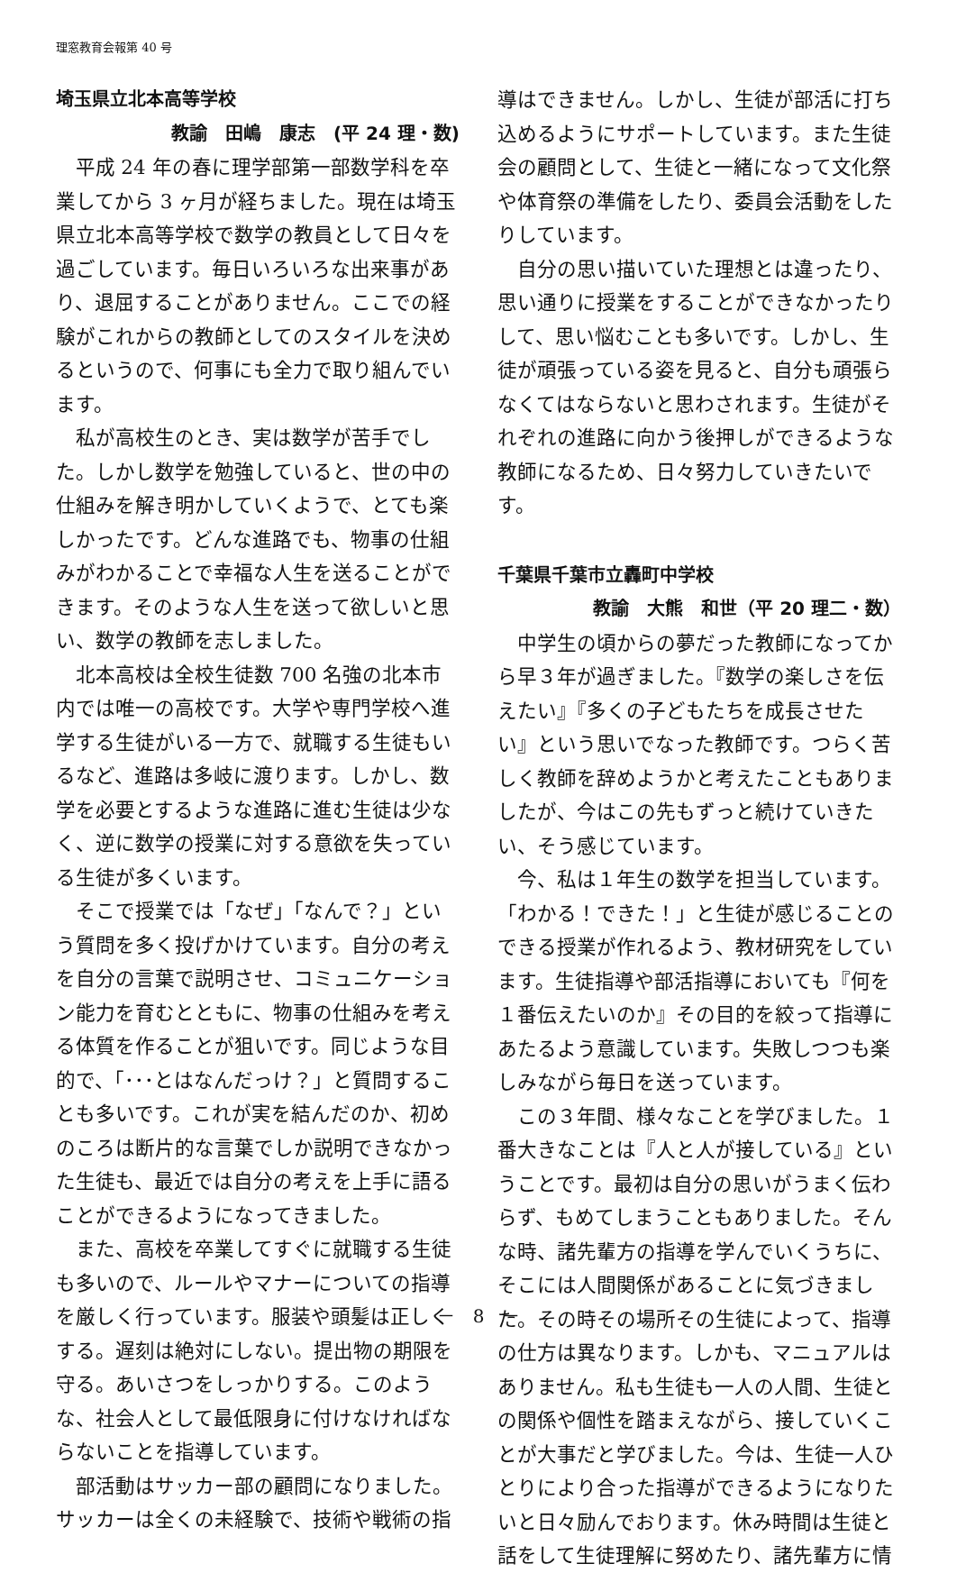理窓教育会報第 40 号
埼玉県立北本高等学校
教諭　田嶋　康志　(平 24 理・数)
平成 24 年の春に理学部第一部数学科を卒業してから 3 ヶ月が経ちました。現在は埼玉県立北本高等学校で数学の教員として日々を過ごしています。毎日いろいろな出来事があり、退屈することがありません。ここでの経験がこれからの教師としてのスタイルを決めるというので、何事にも全力で取り組んでいます。
私が高校生のとき、実は数学が苦手でした。しかし数学を勉強していると、世の中の仕組みを解き明かしていくようで、とても楽しかったです。どんな進路でも、物事の仕組みがわかることで幸福な人生を送ることができます。そのような人生を送って欲しいと思い、数学の教師を志しました。
北本高校は全校生徒数 700 名強の北本市内では唯一の高校です。大学や専門学校へ進学する生徒がいる一方で、就職する生徒もいるなど、進路は多岐に渡ります。しかし、数学を必要とするような進路に進む生徒は少なく、逆に数学の授業に対する意欲を失っている生徒が多くいます。
そこで授業では「なぜ」「なんで？」という質問を多く投げかけています。自分の考えを自分の言葉で説明させ、コミュニケーション能力を育むとともに、物事の仕組みを考える体質を作ることが狙いです。同じような目的で、「･･･とはなんだっけ？」と質問することも多いです。これが実を結んだのか、初めのころは断片的な言葉でしか説明できなかった生徒も、最近では自分の考えを上手に語ることができるようになってきました。
また、高校を卒業してすぐに就職する生徒も多いので、ルールやマナーについての指導を厳しく行っています。服装や頭髪は正しくする。遅刻は絶対にしない。提出物の期限を守る。あいさつをしっかりする。このような、社会人として最低限身に付けなければならないことを指導しています。
部活動はサッカー部の顧問になりました。サッカーは全くの未経験で、技術や戦術の指
導はできません。しかし、生徒が部活に打ち込めるようにサポートしています。また生徒会の顧問として、生徒と一緒になって文化祭や体育祭の準備をしたり、委員会活動をしたりしています。
自分の思い描いていた理想とは違ったり、思い通りに授業をすることができなかったりして、思い悩むことも多いです。しかし、生徒が頑張っている姿を見ると、自分も頑張らなくてはならないと思わされます。生徒がそれぞれの進路に向かう後押しができるような教師になるため、日々努力していきたいです。
千葉県千葉市立轟町中学校
教諭　大熊　和世（平 20 理二・数）
中学生の頃からの夢だった教師になってから早３年が過ぎました。『数学の楽しさを伝えたい』『多くの子どもたちを成長させたい』という思いでなった教師です。つらく苦しく教師を辞めようかと考えたこともありましたが、今はこの先もずっと続けていきたい、そう感じています。
今、私は１年生の数学を担当しています。「わかる！できた！」と生徒が感じることのできる授業が作れるよう、教材研究をしています。生徒指導や部活指導においても『何を１番伝えたいのか』その目的を絞って指導にあたるよう意識しています。失敗しつつも楽しみながら毎日を送っています。
この３年間、様々なことを学びました。１番大きなことは『人と人が接している』ということです。最初は自分の思いがうまく伝わらず、もめてしまうこともありました。そんな時、諸先輩方の指導を学んでいくうちに、そこには人間関係があることに気づきました。その時その場所その生徒によって、指導の仕方は異なります。しかも、マニュアルはありません。私も生徒も一人の人間、生徒との関係や個性を踏まえながら、接していくことが大事だと学びました。今は、生徒一人ひとりにより合った指導ができるようになりたいと日々励んでおります。休み時間は生徒と話をして生徒理解に努めたり、諸先輩方に情
－　8　－